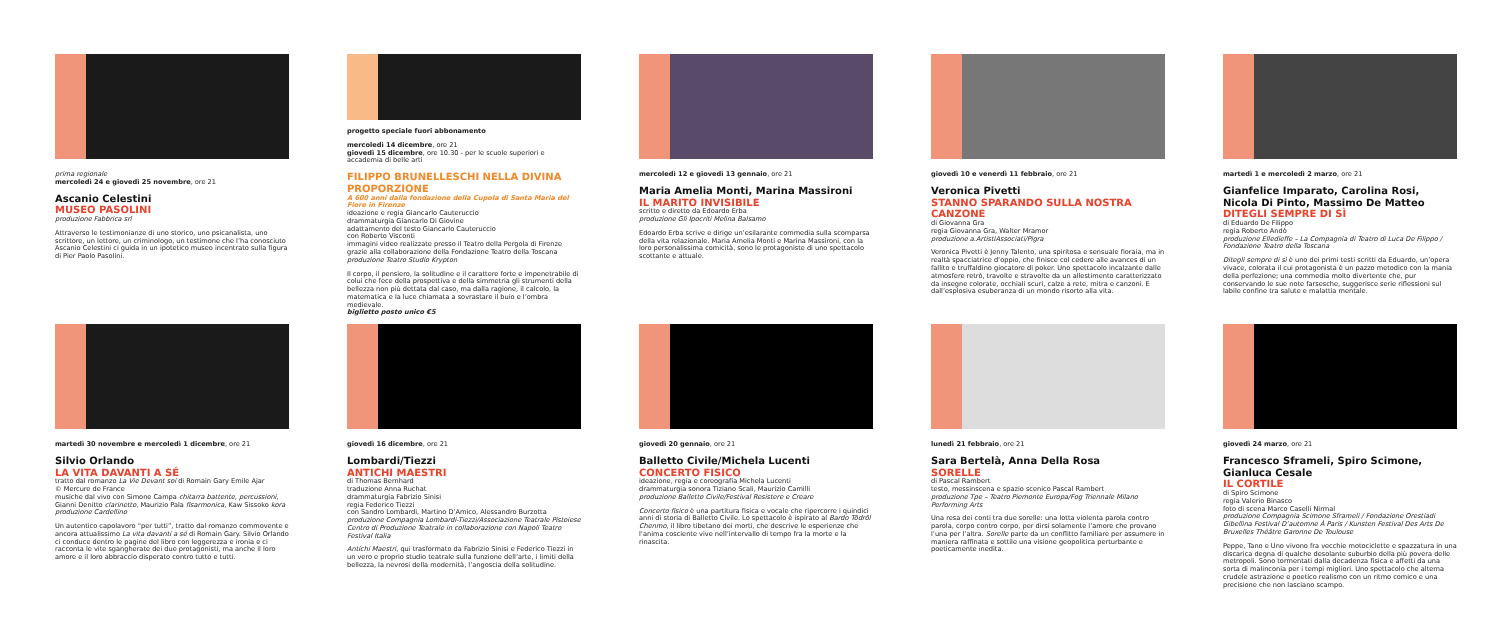prima regionale
mercoledì 24 e giovedì 25 novembre, ore 21
Ascanio Celestini
MUSEO PASOLINI
produzione Fabbrica srl
Attraverso le testimonianze di uno storico, uno psicanalista, uno scrittore, un lettore, un criminologo, un testimone che l’ha conosciuto Ascanio Celestini ci guida in un ipotetico museo incentrato sulla figura di Pier Paolo Pasolini.
progetto speciale fuori abbonamento
mercoledì 14 dicembre, ore 21
giovedì 15 dicembre, ore 10.30 - per le scuole superiori e accademia di belle arti
FILIPPO BRUNELLESCHI NELLA DIVINA PROPORZIONE
A 600 anni dalla fondazione della Cupola di Santa Maria del Fiore in Firenze
ideazione e regia Giancarlo Cauteruccio
drammaturgia Giancarlo Di Giovine
adattamento del testo Giancarlo Cauteruccio
con Roberto Visconti
immagini video realizzate presso il Teatro della Pergola di Firenze grazie alla collaborazione della Fondazione Teatro della Toscana
produzione Teatro Studio Krypton
Il corpo, il pensiero, la solitudine e il carattere forte e impenetrabile di colui che fece della prospettiva e della simmetria gli strumenti della bellezza non più dettata dal caso, ma dalla ragione, il calcolo, la matematica e la luce chiamata a sovrastare il buio e l’ombra medievale.
biglietto posto unico €5
mercoledì 12 e giovedì 13 gennaio, ore 21
Maria Amelia Monti, Marina Massironi
IL MARITO INVISIBILE
scritto e diretto da Edoardo Erba
produzione Gli Ipocriti Melina Balsamo
Edoardo Erba scrive e dirige un’esilarante commedia sulla scomparsa della vita relazionale. Maria Amelia Monti e Marina Massironi, con la loro personalissima comicità, sono le protagoniste di uno spettacolo scottante e attuale.
giovedì 10 e venerdì 11 febbraio, ore 21
Veronica Pivetti
STANNO SPARANDO SULLA NOSTRA CANZONE
di Giovanna Gra
regia Giovanna Gra, Walter Mramor
produzione a.ArtistiAssociati/Pigra
Veronica Pivetti è Jenny Talento, una spiritosa e sensuale fioraia, ma in realtà spacciatrice d’oppio, che finisce col cedere alle avances di un fallito e truffaldino giocatore di poker. Uno spettacolo incalzante dalle atmosfere retrò, travolte e stravolte da un allestimento caratterizzato da insegne colorate, occhiali scuri, calze a rete, mitra e canzoni. E dall’esplosiva esuberanza di un mondo risorto alla vita.
martedì 1 e mercoledì 2 marzo, ore 21
Gianfelice Imparato, Carolina Rosi, Nicola Di Pinto, Massimo De Matteo
DITEGLI SEMPRE DI SÌ
di Eduardo De Filippo
regia Roberto Andò
produzione Elledieffe – La Compagnia di Teatro di Luca De Filippo / Fondazione Teatro della Toscana
Ditegli sempre di sì è uno dei primi testi scritti da Eduardo, un’opera vivace, colorata il cui protagonista è un pazzo metodico con la mania della perfezione; una commedia molto divertente che, pur conservando le sue note farsesche, suggerisce serie riflessioni sul labile confine tra salute e malattia mentale.
martedì 30 novembre e mercoledì 1 dicembre, ore 21
Silvio Orlando
LA VITA DAVANTI A SÉ
tratto dal romanzo La Vie Devant soi di Romain Gary Emile Ajar
© Mercure de France
musiche dal vivo con Simone Campa chitarra battente, percussioni, Gianni Denitto clarinetto, Maurizio Pala fisarmonica, Kaw Sissoko kora
produzione Cardellino
Un autentico capolavoro “per tutti”, tratto dal romanzo commovente e ancora attualissimo La vita davanti a sé di Romain Gary. Silvio Orlando ci conduce dentro le pagine del libro con leggerezza e ironia e ci racconta le vite sgangherate dei due protagonisti, ma anche il loro amore e il loro abbraccio disperato contro tutto e tutti.
giovedì 16 dicembre, ore 21
Lombardi/Tiezzi
ANTICHI MAESTRI
di Thomas Bernhard
traduzione Anna Ruchat
drammaturgia Fabrizio Sinisi
regia Federico Tiezzi
con Sandro Lombardi, Martino D’Amico, Alessandro Burzotta
produzione Compagnia Lombardi-Tiezzi/Associazione Teatrale Pistoiese Centro di Produzione Teatrale in collaborazione con Napoli Teatro Festival Italia
Antichi Maestri, qui trasformato da Fabrizio Sinisi e Federico Tiezzi in un vero e proprio studio teatrale sulla funzione dell’arte, i limiti della bellezza, la nevrosi della modernità, l’angoscia della solitudine.
giovedì 20 gennaio, ore 21
Balletto Civile/Michela Lucenti
CONCERTO FISICO
ideazione, regia e coreografia Michela Lucenti
drammaturgia sonora Tiziano Scali, Maurizio Camilli
produzione Balletto Civile/Festival Resistere e Creare
Concerto fisico è una partitura fisica e vocale che ripercorre i quindici anni di storia di Balletto Civile. Lo spettacolo è ispirato al Bardo Tödröl Chenmo, il libro tibetano dei morti, che descrive le esperienze che l’anima cosciente vive nell’intervallo di tempo fra la morte e la rinascita.
lunedì 21 febbraio, ore 21
Sara Bertelà, Anna Della Rosa
SORELLE
di Pascal Rambert
testo, messinscena e spazio scenico Pascal Rambert
produzione Tpe – Teatro Piemonte Europa/Fog Triennale Milano Performing Arts
Una resa dei conti tra due sorelle: una lotta violenta parola contro parola, corpo contro corpo, per dirsi solamente l’amore che provano l’una per l’altra. Sorelle parte da un conflitto familiare per assumere in maniera raffinata e sottile una visione geopolitica perturbante e poeticamente inedita.
giovedì 24 marzo, ore 21
Francesco Sframeli, Spiro Scimone, Gianluca Cesale
IL CORTILE
di Spiro Scimone
regia Valerio Binasco
foto di scena Marco Caselli Nirmal
produzione Compagnia Scimone Sframeli / Fondazione Orestiadi Gibellina Festival D’automne À Paris / Kunsten Festival Des Arts De Bruxelles Théâtre Garonne De Toulouse
Peppe, Tano e Uno vivono fra vecchie motociclette e spazzatura in una discarica degna di qualche desolante suburbio della più povera delle metropoli. Sono tormentati dalla decadenza fisica e affetti da una sorta di malinconia per i tempi migliori. Uno spettacolo che alterna crudele astrazione e poetico realismo con un ritmo comico e una precisione che non lasciano scampo.